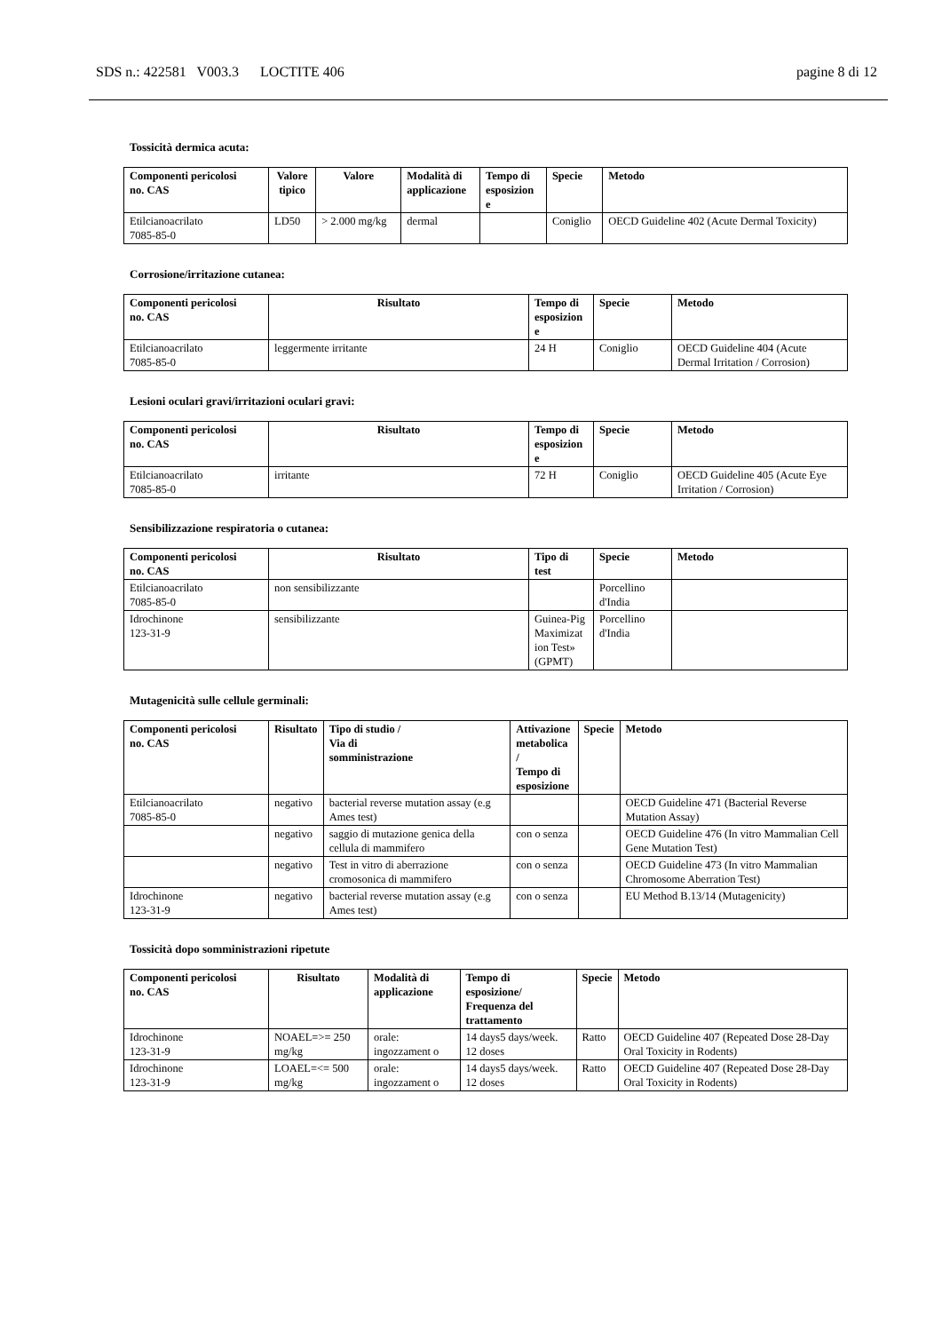SDS n.: 422581 V003.3 LOCTITE 406 pagine 8 di 12
Tossicità dermica acuta:
| Componenti pericolosi no. CAS | Valore tipico | Valore | Modalità di applicazione | Tempo di esposizion e | Specie | Metodo |
| --- | --- | --- | --- | --- | --- | --- |
| Etilcianoacrilato 7085-85-0 | LD50 | > 2.000 mg/kg | dermal | | Coniglio | OECD Guideline 402 (Acute Dermal Toxicity) |
Corrosione/irritazione cutanea:
| Componenti pericolosi no. CAS | Risultato | Tempo di esposizion e | Specie | Metodo |
| --- | --- | --- | --- | --- |
| Etilcianoacrilato 7085-85-0 | leggermente irritante | 24 H | Coniglio | OECD Guideline 404 (Acute Dermal Irritation / Corrosion) |
Lesioni oculari gravi/irritazioni oculari gravi:
| Componenti pericolosi no. CAS | Risultato | Tempo di esposizion e | Specie | Metodo |
| --- | --- | --- | --- | --- |
| Etilcianoacrilato 7085-85-0 | irritante | 72 H | Coniglio | OECD Guideline 405 (Acute Eye Irritation / Corrosion) |
Sensibilizzazione respiratoria o cutanea:
| Componenti pericolosi no. CAS | Risultato | Tipo di test | Specie | Metodo |
| --- | --- | --- | --- | --- |
| Etilcianoacrilato 7085-85-0 | non sensibilizzante | | Porcellino d'India | |
| Idrochinone 123-31-9 | sensibilizzante | Guinea-Pig Maximizat ion Test» (GPMT) | Porcellino d'India | |
Mutagenicità sulle cellule germinali:
| Componenti pericolosi no. CAS | Risultato | Tipo di studio / Via di somministrazione | Attivazione metabolica / Tempo di esposizione | Specie | Metodo |
| --- | --- | --- | --- | --- | --- |
| Etilcianoacrilato 7085-85-0 | negativo | bacterial reverse mutation assay (e.g Ames test) | | | OECD Guideline 471 (Bacterial Reverse Mutation Assay) |
| | negativo | saggio di mutazione genica della cellula di mammifero | con o senza | | OECD Guideline 476 (In vitro Mammalian Cell Gene Mutation Test) |
| | negativo | Test in vitro di aberrazione cromosonica di mammifero | con o senza | | OECD Guideline 473 (In vitro Mammalian Chromosome Aberration Test) |
| Idrochinone 123-31-9 | negativo | bacterial reverse mutation assay (e.g Ames test) | con o senza | | EU Method B.13/14 (Mutagenicity) |
Tossicità dopo somministrazioni ripetute
| Componenti pericolosi no. CAS | Risultato | Modalità di applicazione | Tempo di esposizione/ Frequenza del trattamento | Specie | Metodo |
| --- | --- | --- | --- | --- | --- |
| Idrochinone 123-31-9 | NOAEL=>= 250 mg/kg | orale: ingozzament o | 14 days5 days/week. 12 doses | Ratto | OECD Guideline 407 (Repeated Dose 28-Day Oral Toxicity in Rodents) |
| Idrochinone 123-31-9 | LOAEL=<= 500 mg/kg | orale: ingozzament o | 14 days5 days/week. 12 doses | Ratto | OECD Guideline 407 (Repeated Dose 28-Day Oral Toxicity in Rodents) |